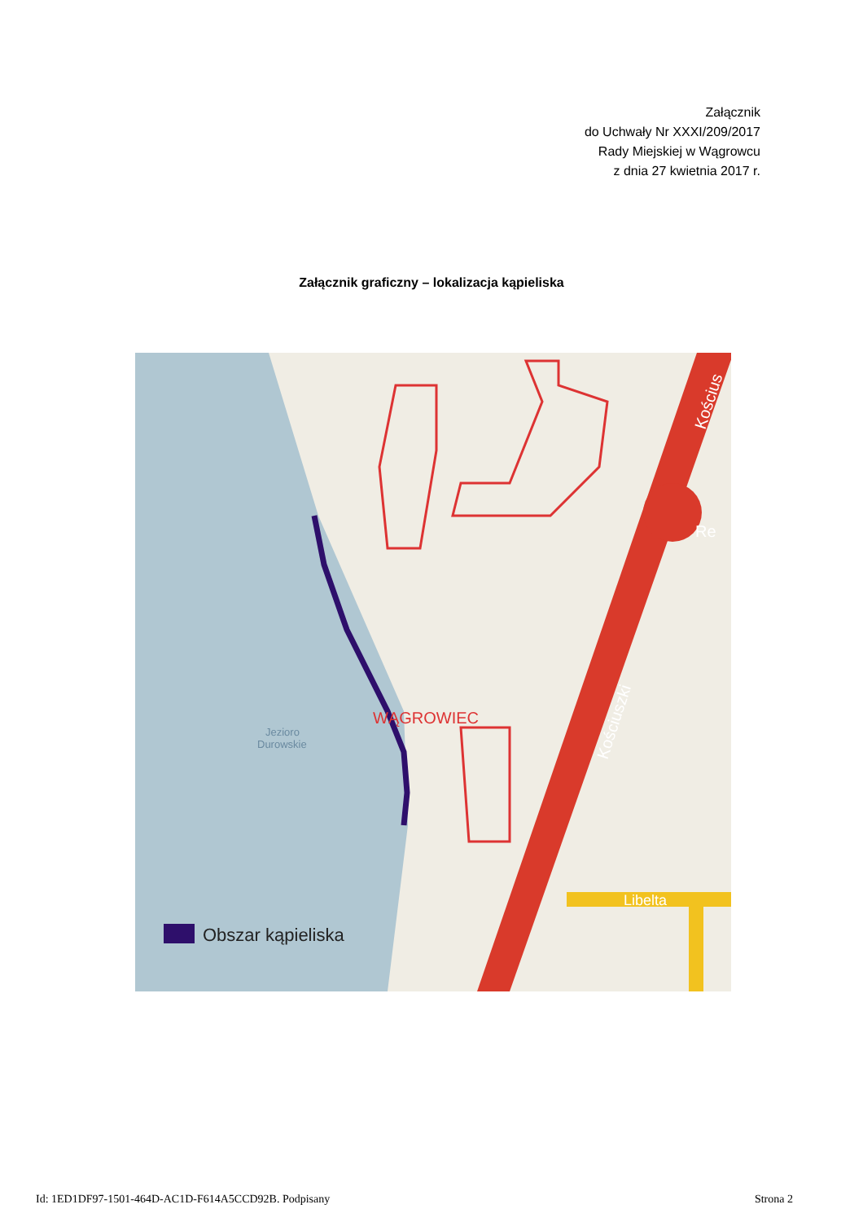Załącznik
do Uchwały Nr XXXI/209/2017
Rady Miejskiej w Wągrowcu
z dnia 27 kwietnia 2017 r.
Załącznik graficzny – lokalizacja kąpieliska
Jezioro
Durowskie
WĄGROWIEC
Kościuszki
Kościus
Re
Libelta
Obszar kąpieliska
Id: 1ED1DF97-1501-464D-AC1D-F614A5CCD92B. Podpisany Strona 2